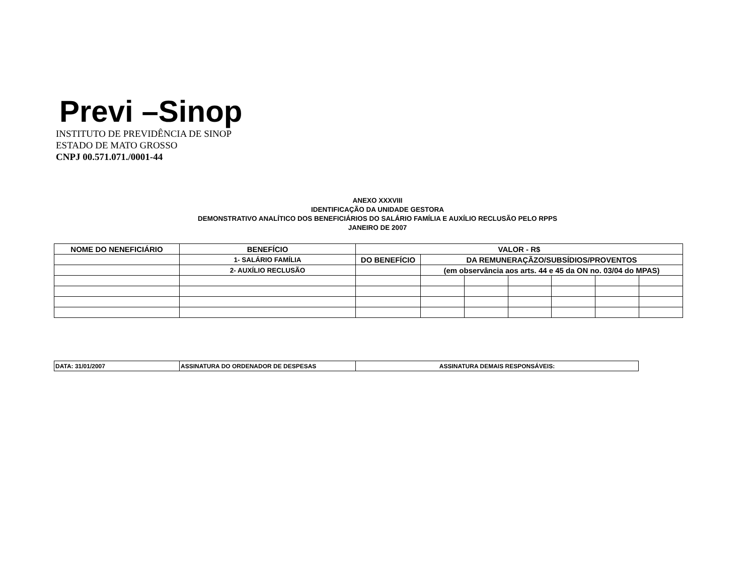Previ –Sinop
INSTITUTO DE PREVIDÊNCIA DE SINOP
ESTADO DE MATO GROSSO
CNPJ 00.571.071./0001-44
ANEXO XXXVIII
IDENTIFICAÇÃO DA UNIDADE GESTORA
DEMONSTRATIVO ANALÍTICO DOS BENEFICIÁRIOS DO SALÁRIO FAMÍLIA E AUXÍLIO RECLUSÃO PELO RPPS
JANEIRO DE 2007
| NOME DO NENEFICIÁRIO | BENEFÍCIO | VALOR - R$ | | | | | | |
| --- | --- | --- | --- | --- | --- | --- | --- | --- |
| | 1- SALÁRIO FAMÍLIA | DO BENEFÍCIO | DA REMUNERAÇÃZO/SUBSÍDIOS/PROVENTOS | | | | | |
| | 2- AUXÍLIO RECLUSÃO | | (em observância aos arts. 44 e 45 da ON no. 03/04 do MPAS) | | | | | |
| DATA: 31/01/2007 | ASSINATURA DO ORDENADOR DE DESPESAS | ASSINATURA DEMAIS RESPONSÁVEIS: |